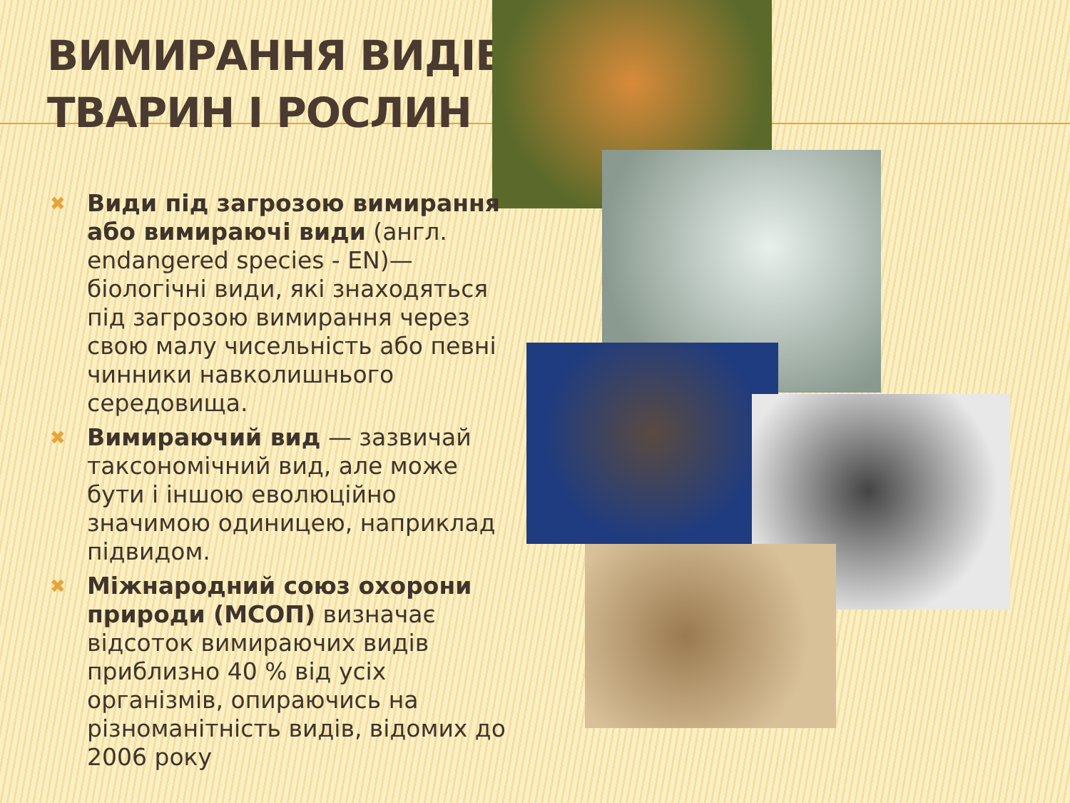ВИМИРАННЯ ВИДІВ
ТВАРИН І РОСЛИН
✖ Види під загрозою вимирання або вимираючі види (англ. endangered species - EN)— біологічні види, які знаходяться під загрозою вимирання через свою малу чисельність або певні чинники навколишнього середовища.
✖ Вимираючий вид — зазвичай таксономічний вид, але може бути і іншою еволюційно значимою одиницею, наприклад підвидом.
✖ Міжнародний союз охорони природи (МСОП) визначає відсоток вимираючих видів приблизно 40 % від усіх організмів, опираючись на різноманітність видів, відомих до 2006 року